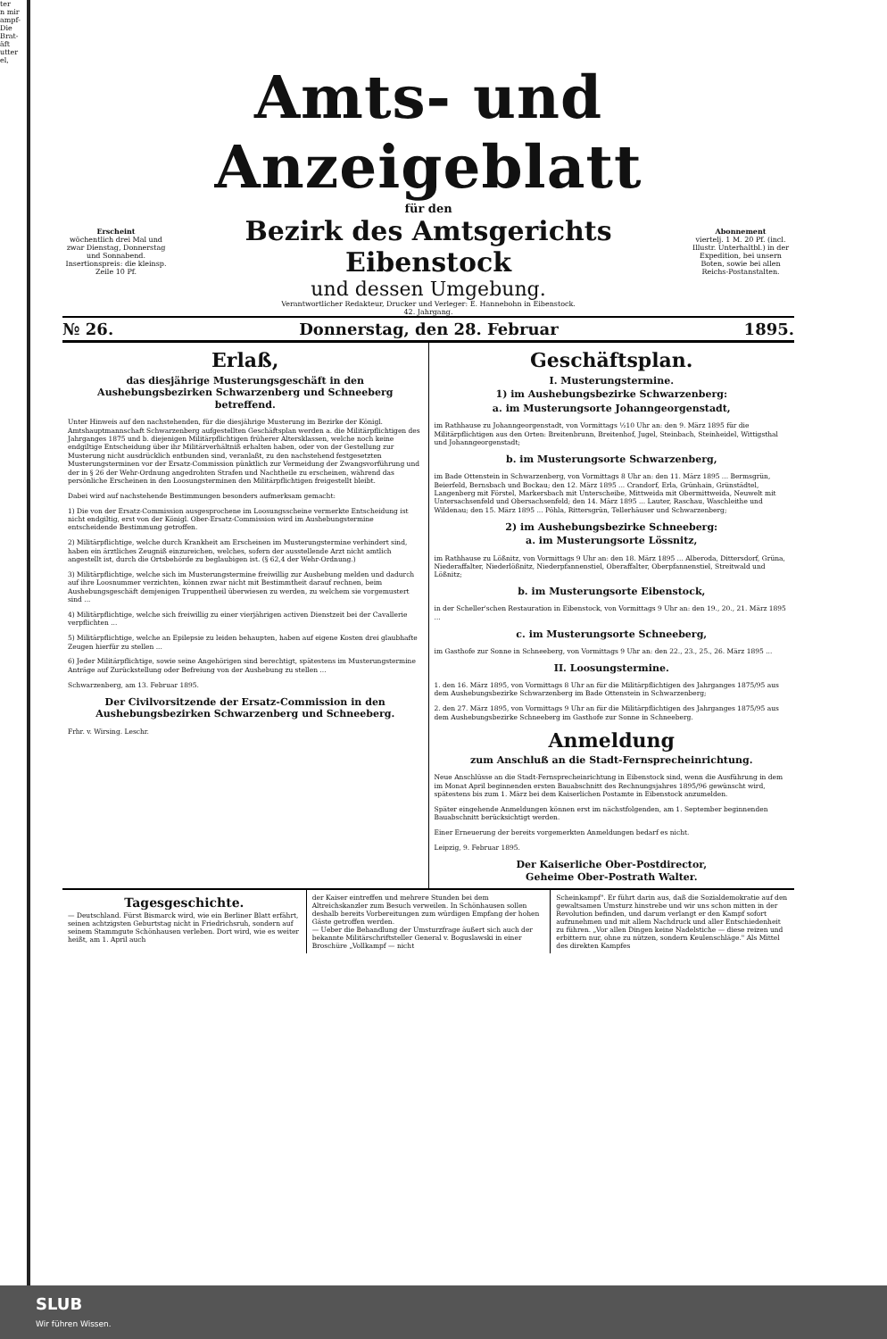ter
n mir
ampf-
Die
Brat-
äft
utter
el,
Amts- und Anzeigeblatt
Erscheint
wöchentlich drei Mal und zwar Dienstag, Donnerstag und Sonnabend. Insertionspreis: die kleinsp. Zeile 10 Pf.
für den
Bezirk des Amtsgerichts Eibenstock
und dessen Umgebung.
Abonnement
viertelj. 1 M. 20 Pf. (incl. Illustr. Unterhaltbl.) in der Expedition, bei unsern Boten, sowie bei allen Reichs-Postanstalten.
Verantwortlicher Redakteur, Drucker und Verleger: E. Hannebohn in Eibenstock.
42. Jahrgang.
№ 26. Donnerstag, den 28. Februar 1895.
Erlaß,
das diesjährige Musterungsgeschäft in den Aushebungsbezirken Schwarzenberg und Schneeberg betreffend.
Unter Hinweis auf den nachstehenden, für die diesjährige Musterung im Bezirke der Königl. Amtshauptmannschaft Schwarzenberg aufgestellten Geschäftsplan werden a. die Militärpflichtigen des Jahrganges 1875 und b. diejenigen Militärpflichtigen früherer Altersklassen, welche noch keine endgiltige Entscheidung über ihr Militärverhältniß erhalten haben, oder von der Gestellung zur Musterung nicht ausdrücklich entbunden sind, veranlaßt, zu den nachstehend festgesetzten Musterungsterminen vor der Ersatz-Commission pünktlich zur Vermeidung der Zwangsvorführung und der in § 26 der Wehr-Ordnung angedrohten Strafen und Nachtheile zu erscheinen, während das persönliche Erscheinen in den Loosungsterminen den Militärpflichtigen freigestellt bleibt.
Dabei wird auf nachstehende Bestimmungen besonders aufmerksam gemacht:
1) Die von der Ersatz-Commission ausgesprochene im Loosungsscheine vermerkte Entscheidung ist nicht endgiltig, erst von der Königl. Ober-Ersatz-Commission wird im Aushebungstermine entscheidende Bestimmung getroffen.
2) Militärpflichtige, welche durch Krankheit am Erscheinen im Musterungstermine verhindert sind, haben ein ärztliches Zeugniß einzureichen, welches, sofern der ausstellende Arzt nicht amtlich angestellt ist, durch die Ortsbehörde zu beglaubigen ist. (§ 62,4 der Wehr-Ordnung.)
3) Militärpflichtige, welche sich im Musterungstermine freiwillig zur Aushebung melden und dadurch auf ihre Loosnummer verzichten, können zwar nicht mit Bestimmtheit darauf rechnen, beim Aushebungsgeschäft demjenigen Truppentheil überwiesen zu werden, zu welchem sie vorgemustert sind ...
4) Militärpflichtige, welche sich freiwillig zu einer vierjährigen activen Dienstzeit bei der Cavallerie verpflichten ...
5) Militärpflichtige, welche an Epilepsie zu leiden behaupten, haben auf eigene Kosten drei glaubhafte Zeugen hierfür zu stellen ...
6) Jeder Militärpflichtige, sowie seine Angehörigen sind berechtigt, spätestens im Musterungstermine Anträge auf Zurückstellung oder Befreiung von der Aushebung zu stellen ...
Schwarzenberg, am 13. Februar 1895.
Der Civilvorsitzende der Ersatz-Commission in den Aushebungsbezirken Schwarzenberg und Schneeberg.
Frhr. v. Wirsing. Leschr.
Geschäftsplan.
I. Musterungstermine.
1) im Aushebungsbezirke Schwarzenberg:
a. im Musterungsorte Johanngeorgenstadt,
im Rathhause zu Johanngeorgenstadt, von Vormittags ½10 Uhr an: den 9. März 1895 für die Militärpflichtigen aus den Orten: Breitenbrunn, Breitenhof, Jugel, Steinbach, Steinheidel, Wittigsthal und Johanngeorgenstadt;
b. im Musterungsorte Schwarzenberg,
im Bade Ottenstein in Schwarzenberg, von Vormittags 8 Uhr an: den 11. März 1895 ... Bermsgrün, Beierfeld, Bernsbach und Bockau; den 12. März 1895 ... Crandorf, Erla, Grünhain, Grünstädtel, Langenberg mit Förstel, Markersbach mit Unterscheibe, Mittweida mit Obermittweida, Neuwelt mit Untersachsenfeld und Obersachsenfeld; den 14. März 1895 ... Lauter, Raschau, Waschleithe und Wildenau; den 15. März 1895 ... Pöhla, Rittersgrün, Tellerhäuser und Schwarzenberg;
2) im Aushebungsbezirke Schneeberg:
a. im Musterungsorte Lössnitz,
im Rathhause zu Lößnitz, von Vormittags 9 Uhr an: den 18. März 1895 ... Alberoda, Dittersdorf, Grüna, Niederaffalter, Niederlößnitz, Niederpfannenstiel, Oberaffalter, Oberpfannenstiel, Streitwald und Lößnitz;
b. im Musterungsorte Eibenstock,
in der Scheller'schen Restauration in Eibenstock, von Vormittags 9 Uhr an: den 19., 20., 21. März 1895 ...
c. im Musterungsorte Schneeberg,
im Gasthofe zur Sonne in Schneeberg, von Vormittags 9 Uhr an: den 22., 23., 25., 26. März 1895 ...
II. Loosungstermine.
1. den 16. März 1895, von Vormittags 8 Uhr an für die Militärpflichtigen des Jahrganges 1875/95 aus dem Aushebungsbezirke Schwarzenberg im Bade Ottenstein in Schwarzenberg;
2. den 27. März 1895, von Vormittags 9 Uhr an für die Militärpflichtigen des Jahrganges 1875/95 aus dem Aushebungsbezirke Schneeberg im Gasthofe zur Sonne in Schneeberg.
Anmeldung
zum Anschluß an die Stadt-Fernsprecheinrichtung.
Neue Anschlüsse an die Stadt-Fernsprecheinrichtung in Eibenstock sind, wenn die Ausführung in dem im Monat April beginnenden ersten Bauabschnitt des Rechnungsjahres 1895/96 gewünscht wird, spätestens bis zum 1. März bei dem Kaiserlichen Postamte in Eibenstock anzumelden.
Später eingehende Anmeldungen können erst im nächstfolgenden, am 1. September beginnenden Bauabschnitt berücksichtigt werden.
Einer Erneuerung der bereits vorgemerkten Anmeldungen bedarf es nicht.
Leipzig, 9. Februar 1895.
Der Kaiserliche Ober-Postdirector,
Geheime Ober-Postrath Walter.
Tagesgeschichte.
— Deutschland. Fürst Bismarck wird, wie ein Berliner Blatt erfährt, seinen achtzigsten Geburtstag nicht in Friedrichsruh, sondern auf seinem Stammgute Schönhausen verleben. Dort wird, wie es weiter heißt, am 1. April auch
der Kaiser eintreffen und mehrere Stunden bei dem Altreichskanzler zum Besuch verweilen. In Schönhausen sollen deshalb bereits Vorbereitungen zum würdigen Empfang der hohen Gäste getroffen werden.
— Ueber die Behandlung der Umsturzfrage äußert sich auch der bekannte Militärschriftsteller General v. Boguslawski in einer Broschüre „Vollkampf — nicht
Scheinkampf". Er führt darin aus, daß die Sozialdemokratie auf den gewaltsamen Umsturz hinstrebe und wir uns schon mitten in der Revolution befinden, und darum verlangt er den Kampf sofort aufzunehmen und mit allem Nachdruck und aller Entschiedenheit zu führen. „Vor allen Dingen keine Nadelstiche — diese reizen und erbittern nur, ohne zu nützen, sondern Keulenschläge." Als Mittel des direkten Kampfes
SLUB
Wir führen Wissen.